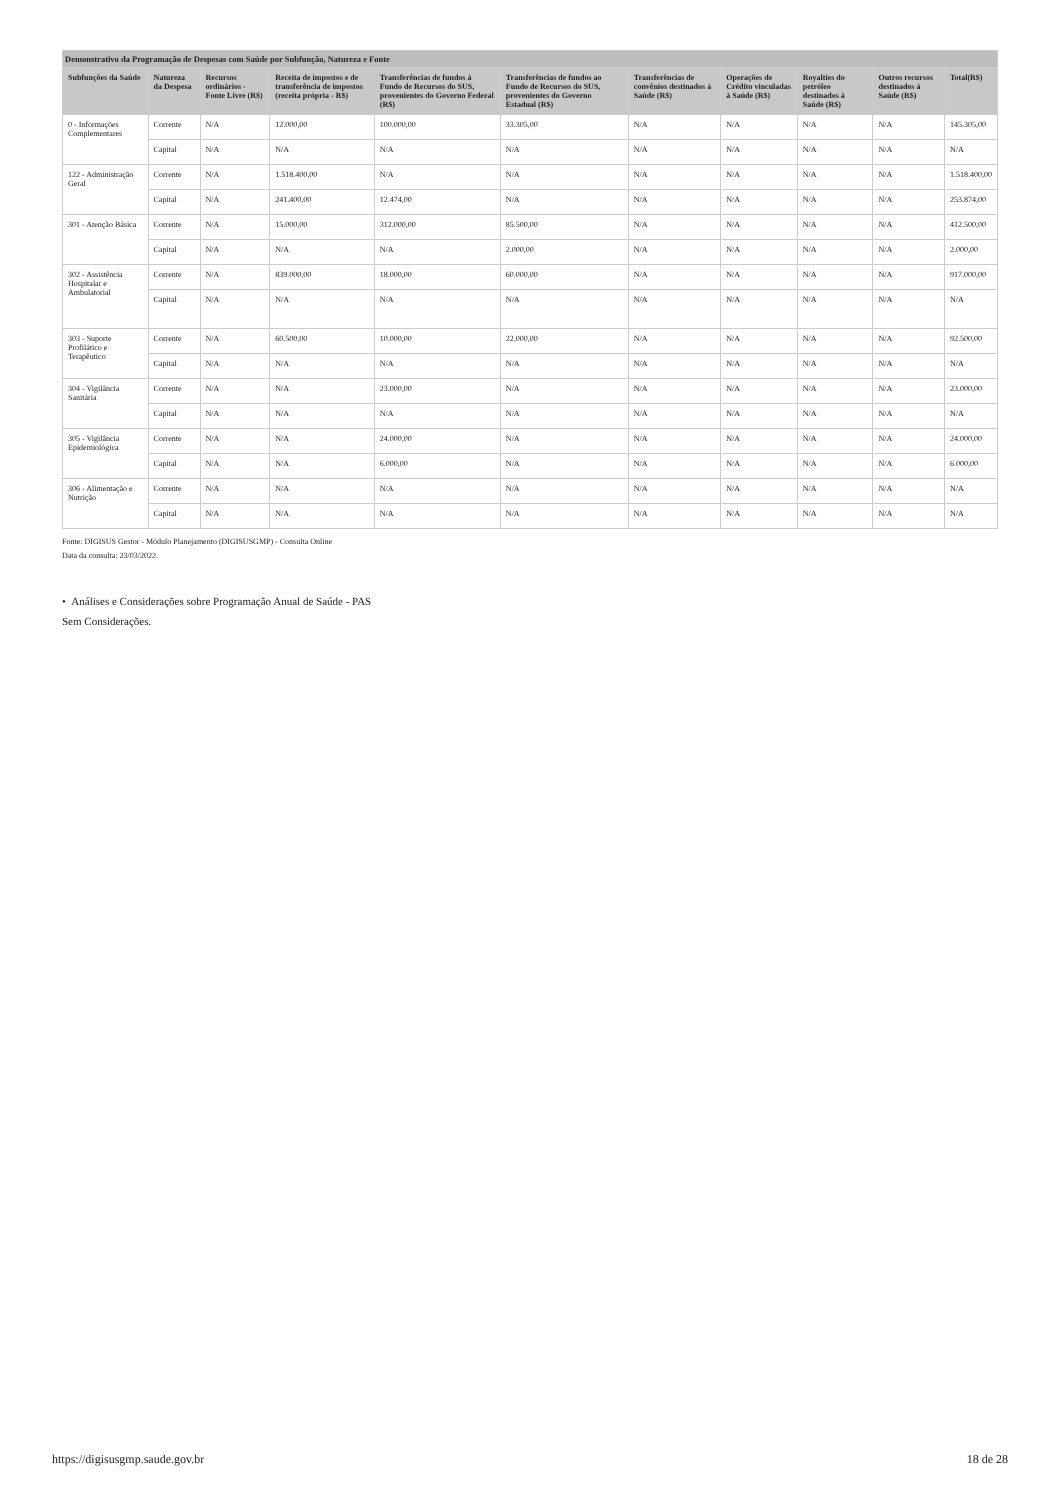| Demonstrativo da Programação de Despesas com Saúde por Subfunção, Natureza e Fonte | | | | | | | | | | |
| --- | --- | --- | --- | --- | --- | --- | --- | --- | --- | --- |
| Subfunções da Saúde | Natureza da Despesa | Recursos ordinários - Fonte Livre (R$) | Receita de impostos e de transferência de impostos (receita própria - R$) | Transferências de fundos à Fundo de Recursos do SUS, provenientes do Governo Federal (R$) | Transferências de fundos ao Fundo de Recursos do SUS, provenientes do Governo Estadual (R$) | Transferências de convênios destinados à Saúde (R$) | Operações de Crédito vinculadas à Saúde (R$) | Royalties do petróleo destinados à Saúde (R$) | Outros recursos destinados à Saúde (R$) | Total(R$) |
| 0 - Informações Complementares | Corrente | N/A | 12.000,00 | 100.000,00 | 33.305,00 | N/A | N/A | N/A | N/A | 145.305,00 |
| | Capital | N/A | N/A | N/A | N/A | N/A | N/A | N/A | N/A | N/A |
| 122 - Administração Geral | Corrente | N/A | 1.518.400,00 | N/A | N/A | N/A | N/A | N/A | N/A | 1.518.400,00 |
| | Capital | N/A | 241.400,00 | 12.474,00 | N/A | N/A | N/A | N/A | N/A | 253.874,00 |
| 301 - Atenção Básica | Corrente | N/A | 15.000,00 | 312.000,00 | 85.500,00 | N/A | N/A | N/A | N/A | 412.500,00 |
| | Capital | N/A | N/A | N/A | 2.000,00 | N/A | N/A | N/A | N/A | 2.000,00 |
| 302 - Assistência Hospitalar e Ambulatorial | Corrente | N/A | 839.000,00 | 18.000,00 | 60.000,00 | N/A | N/A | N/A | N/A | 917.000,00 |
| | Capital | N/A | N/A | N/A | N/A | N/A | N/A | N/A | N/A | N/A |
| 303 - Suporte Profilático e Terapêutico | Corrente | N/A | 60.500,00 | 10.000,00 | 22.000,00 | N/A | N/A | N/A | N/A | 92.500,00 |
| | Capital | N/A | N/A | N/A | N/A | N/A | N/A | N/A | N/A | N/A |
| 304 - Vigilância Sanitária | Corrente | N/A | N/A | 23.000,00 | N/A | N/A | N/A | N/A | N/A | 23.000,00 |
| | Capital | N/A | N/A | N/A | N/A | N/A | N/A | N/A | N/A | N/A |
| 305 - Vigilância Epidemiológica | Corrente | N/A | N/A | 24.000,00 | N/A | N/A | N/A | N/A | N/A | 24.000,00 |
| | Capital | N/A | N/A | 6.000,00 | N/A | N/A | N/A | N/A | N/A | 6.000,00 |
| 306 - Alimentação e Nutrição | Corrente | N/A | N/A | N/A | N/A | N/A | N/A | N/A | N/A | N/A |
| | Capital | N/A | N/A | N/A | N/A | N/A | N/A | N/A | N/A | N/A |
Fonte: DIGISUS Gestor - Módulo Planejamento (DIGISUSGMP) - Consulta Online
Data da consulta: 23/03/2022.
• Análises e Considerações sobre Programação Anual de Saúde - PAS
Sem Considerações.
https://digisusgmp.saude.gov.br 18 de 28